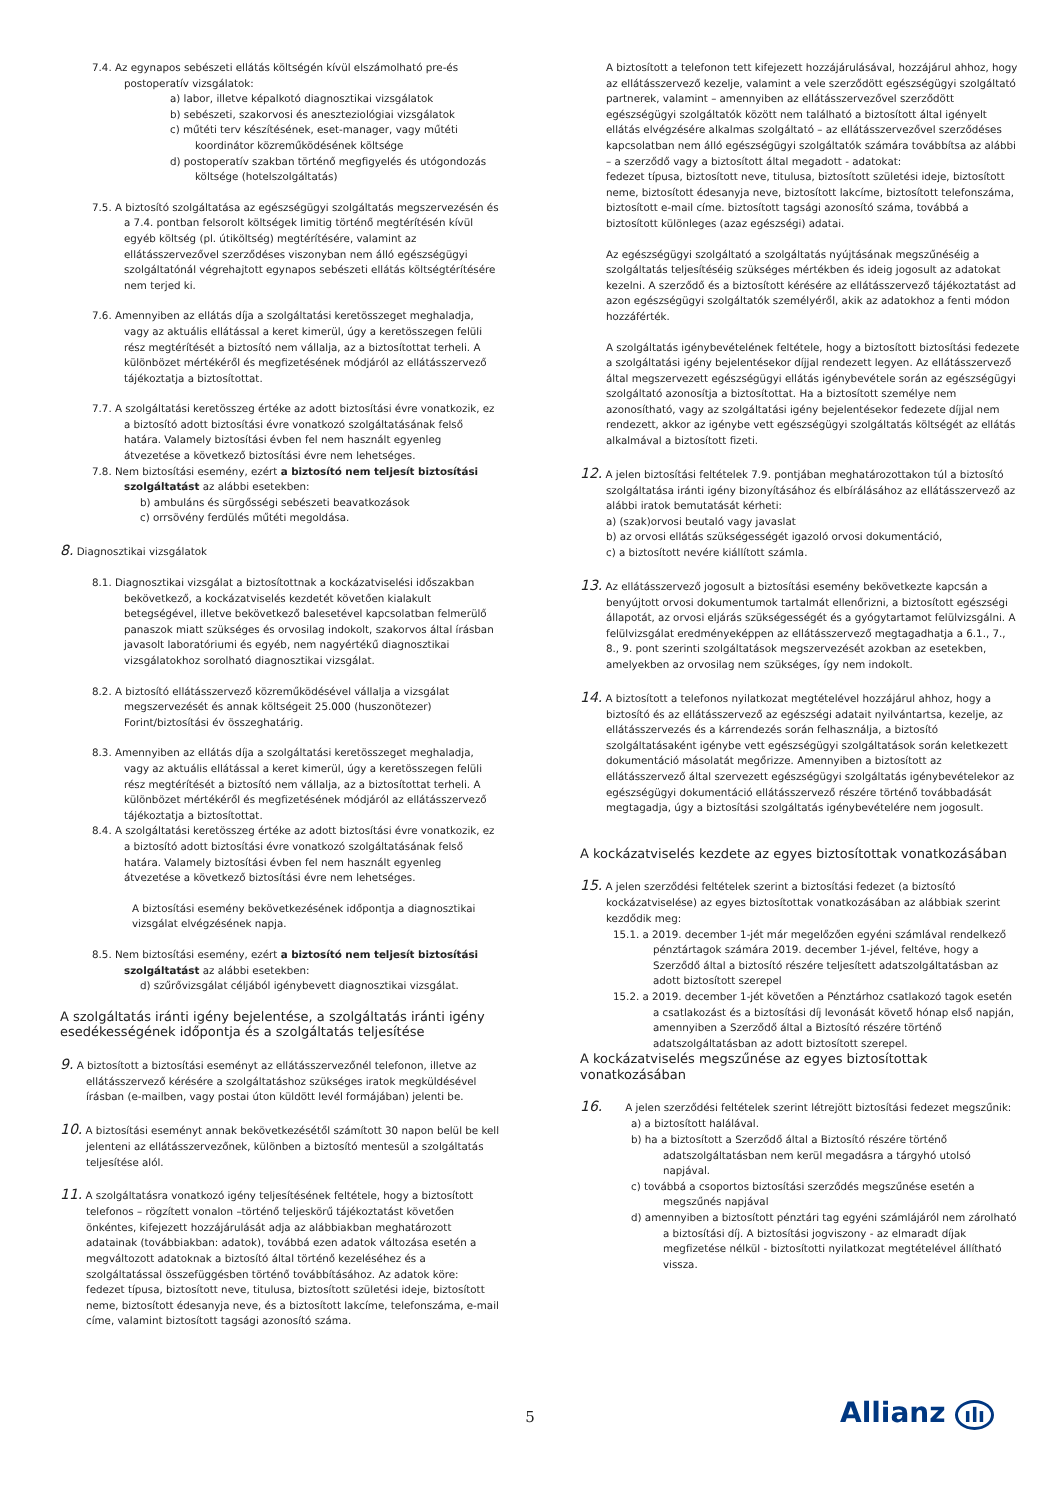7.4. Az egynapos sebészeti ellátás költségén kívül elszámolható pre-és postoperatív vizsgálatok:
a) labor, illetve képalkotó diagnosztikai vizsgálatok
b) sebészeti, szakorvosi és aneszteziológiai vizsgálatok
c) műtéti terv készítésének, eset-manager, vagy műtéti koordinátor közreműködésének költsége
d) postoperatív szakban történő megfigyelés és utógondozás költsége (hotelszolgáltatás)
7.5. A biztosító szolgáltatása az egészségügyi szolgáltatás megszervezésén és a 7.4. pontban felsorolt költségek limitig történő megtérítésén kívül egyéb költség (pl. útiköltség) megtérítésére, valamint az ellátásszervezővel szerződéses viszonyban nem álló egészségügyi szolgáltatónál végrehajtott egynapos sebészeti ellátás költségtérítésére nem terjed ki.
7.6. Amennyiben az ellátás díja a szolgáltatási keretösszeget meghaladja, vagy az aktuális ellátással a keret kimerül, úgy a keretösszegen felüli rész megtérítését a biztosító nem vállalja, az a biztosítottat terheli. A különbözet mértékéről és megfizetésének módjáról az ellátásszervező tájékoztatja a biztosítottat.
7.7. A szolgáltatási keretösszeg értéke az adott biztosítási évre vonatkozik, ez a biztosító adott biztosítási évre vonatkozó szolgáltatásának felső határa. Valamely biztosítási évben fel nem használt egyenleg átvezetése a következő biztosítási évre nem lehetséges.
7.8. Nem biztosítási esemény, ezért a biztosító nem teljesít biztosítási szolgáltatást az alábbi esetekben:
b) ambuláns és sürgősségi sebészeti beavatkozások
c) orrsövény ferdülés műtéti megoldása.
8. Diagnosztikai vizsgálatok
8.1. Diagnosztikai vizsgálat a biztosítottnak a kockázatviselési időszakban bekövetkező, a kockázatviselés kezdetét követően kialakult betegségével, illetve bekövetkező balesetével kapcsolatban felmerülő panaszok miatt szükséges és orvosilag indokolt, szakorvos által írásban javasolt laboratóriumi és egyéb, nem nagyértékű diagnosztikai vizsgálatokhoz sorolható diagnosztikai vizsgálat.
8.2. A biztosító ellátásszervező közreműködésével vállalja a vizsgálat megszervezését és annak költségeit 25.000 (huszonötezer) Forint/biztosítási év összeghatárig.
8.3. Amennyiben az ellátás díja a szolgáltatási keretösszeget meghaladja, vagy az aktuális ellátással a keret kimerül, úgy a keretösszegen felüli rész megtérítését a biztosító nem vállalja, az a biztosítottat terheli. A különbözet mértékéről és megfizetésének módjáról az ellátásszervező tájékoztatja a biztosítottat.
8.4. A szolgáltatási keretösszeg értéke az adott biztosítási évre vonatkozik, ez a biztosító adott biztosítási évre vonatkozó szolgáltatásának felső határa. Valamely biztosítási évben fel nem használt egyenleg átvezetése a következő biztosítási évre nem lehetséges.
A biztosítási esemény bekövetkezésének időpontja a diagnosztikai vizsgálat elvégzésének napja.
8.5. Nem biztosítási esemény, ezért a biztosító nem teljesít biztosítási szolgáltatást az alábbi esetekben:
d) szűrővizsgálat céljából igénybevett diagnosztikai vizsgálat.
A szolgáltatás iránti igény bejelentése, a szolgáltatás iránti igény esedékességének időpontja és a szolgáltatás teljesítése
9. A biztosított a biztosítási eseményt az ellátásszervezőnél telefonon, illetve az ellátásszervező kérésére a szolgáltatáshoz szükséges iratok megküldésével írásban (e-mailben, vagy postai úton küldött levél formájában) jelenti be.
10. A biztosítási eseményt annak bekövetkezésétől számított 30 napon belül be kell jelenteni az ellátásszervezőnek, különben a biztosító mentesül a szolgáltatás teljesítése alól.
11. A szolgáltatásra vonatkozó igény teljesítésének feltétele, hogy a biztosított telefonos – rögzített vonalon –történő teljeskörű tájékoztatást követően önkéntes, kifejezett hozzájárulását adja az alábbiakban meghatározott adatainak (továbbiakban: adatok), továbbá ezen adatok változása esetén a megváltozott adatoknak a biztosító által történő kezeléséhez és a szolgáltatással összefüggésben történő továbbításához. Az adatok köre: fedezet típusa, biztosított neve, titulusa, biztosított születési ideje, biztosított neme, biztosított édesanyja neve, és a biztosított lakcíme, telefonszáma, e-mail címe, valamint biztosított tagsági azonosító száma.
A biztosított a telefonon tett kifejezett hozzájárulásával, hozzájárul ahhoz, hogy az ellátásszervező kezelje, valamint a vele szerződött egészségügyi szolgáltató partnerek, valamint – amennyiben az ellátásszervezővel szerződött egészségügyi szolgáltatók között nem található a biztosított által igényelt ellátás elvégzésére alkalmas szolgáltató – az ellátásszervezővel szerződéses kapcsolatban nem álló egészségügyi szolgáltatók számára továbbítsa az alábbi – a szerződő vagy a biztosított által megadott - adatokat:
fedezet típusa, biztosított neve, titulusa, biztosított születési ideje, biztosított neme, biztosított édesanyja neve, biztosított lakcíme, biztosított telefonszáma, biztosított e-mail címe. biztosított tagsági azonosító száma, továbbá a biztosított különleges (azaz egészségi) adatai.
Az egészségügyi szolgáltató a szolgáltatás nyújtásának megszűnéséig a szolgáltatás teljesítéséig szükséges mértékben és ideig jogosult az adatokat kezelni. A szerződő és a biztosított kérésére az ellátásszervező tájékoztatást ad azon egészségügyi szolgáltatók személyéről, akik az adatokhoz a fenti módon hozzáférték.
A szolgáltatás igénybevételének feltétele, hogy a biztosított biztosítási fedezete a szolgáltatási igény bejelentésekor díjjal rendezett legyen. Az ellátásszervező által megszervezett egészségügyi ellátás igénybevétele során az egészségügyi szolgáltató azonosítja a biztosítottat. Ha a biztosított személye nem azonosítható, vagy az szolgáltatási igény bejelentésekor fedezete díjjal nem rendezett, akkor az igénybe vett egészségügyi szolgáltatás költségét az ellátás alkalmával a biztosított fizeti.
12. A jelen biztosítási feltételek 7.9. pontjában meghatározottakon túl a biztosító szolgáltatása iránti igény bizonyításához és elbírálásához az ellátásszervező az alábbi iratok bemutatását kérheti:
a) (szak)orvosi beutaló vagy javaslat
b) az orvosi ellátás szükségességét igazoló orvosi dokumentáció,
c) a biztosított nevére kiállított számla.
13. Az ellátásszervező jogosult a biztosítási esemény bekövetkezte kapcsán a benyújtott orvosi dokumentumok tartalmát ellenőrizni, a biztosított egészségi állapotát, az orvosi eljárás szükségességét és a gyógytartamot felülvizsgálni. A felülvizsgálat eredményeképpen az ellátásszervező megtagadhatja a 6.1., 7., 8., 9. pont szerinti szolgáltatások megszervezését azokban az esetekben, amelyekben az orvosilag nem szükséges, így nem indokolt.
14. A biztosított a telefonos nyilatkozat megtételével hozzájárul ahhoz, hogy a biztosító és az ellátásszervező az egészségi adatait nyilvántartsa, kezelje, az ellátásszervezés és a kárrendezés során felhasználja, a biztosító szolgáltatásaként igénybe vett egészségügyi szolgáltatások során keletkezett dokumentáció másolatát megőrizze. Amennyiben a biztosított az ellátásszervező által szervezett egészségügyi szolgáltatás igénybevételekor az egészségügyi dokumentáció ellátásszervező részére történő továbbadását megtagadja, úgy a biztosítási szolgáltatás igénybevételére nem jogosult.
A kockázatviselés kezdete az egyes biztosítottak vonatkozásában
15. A jelen szerződési feltételek szerint a biztosítási fedezet (a biztosító kockázatviselése) az egyes biztosítottak vonatkozásában az alábbiak szerint kezdődik meg:
15.1. a 2019. december 1-jét már megelőzően egyéni számlával rendelkező pénztártagok számára 2019. december 1-jével, feltéve, hogy a Szerződő által a biztosító részére teljesített adatszolgáltatásban az adott biztosított szerepel
15.2. a 2019. december 1-jét követően a Pénztárhoz csatlakozó tagok esetén a csatlakozást és a biztosítási díj levonását követő hónap első napján, amennyiben a Szerződő által a Biztosító részére történő adatszolgáltatásban az adott biztosított szerepel.
A kockázatviselés megszűnése az egyes biztosítottak vonatkozásában
16. A jelen szerződési feltételek szerint létrejött biztosítási fedezet megszűnik:
a) a biztosított halálával.
b) ha a biztosított a Szerződő által a Biztosító részére történő adatszolgáltatásban nem kerül megadásra a tárgyhó utolsó napjával.
c) továbbá a csoportos biztosítási szerződés megszűnése esetén a megszűnés napjával
d) amennyiben a biztosított pénztári tag egyéni számlájáról nem zárolható a biztosítási díj. A biztosítási jogviszony - az elmaradt díjak megfizetése nélkül - biztosítotti nyilatkozat megtételével állítható vissza.
5 Allianz ılı